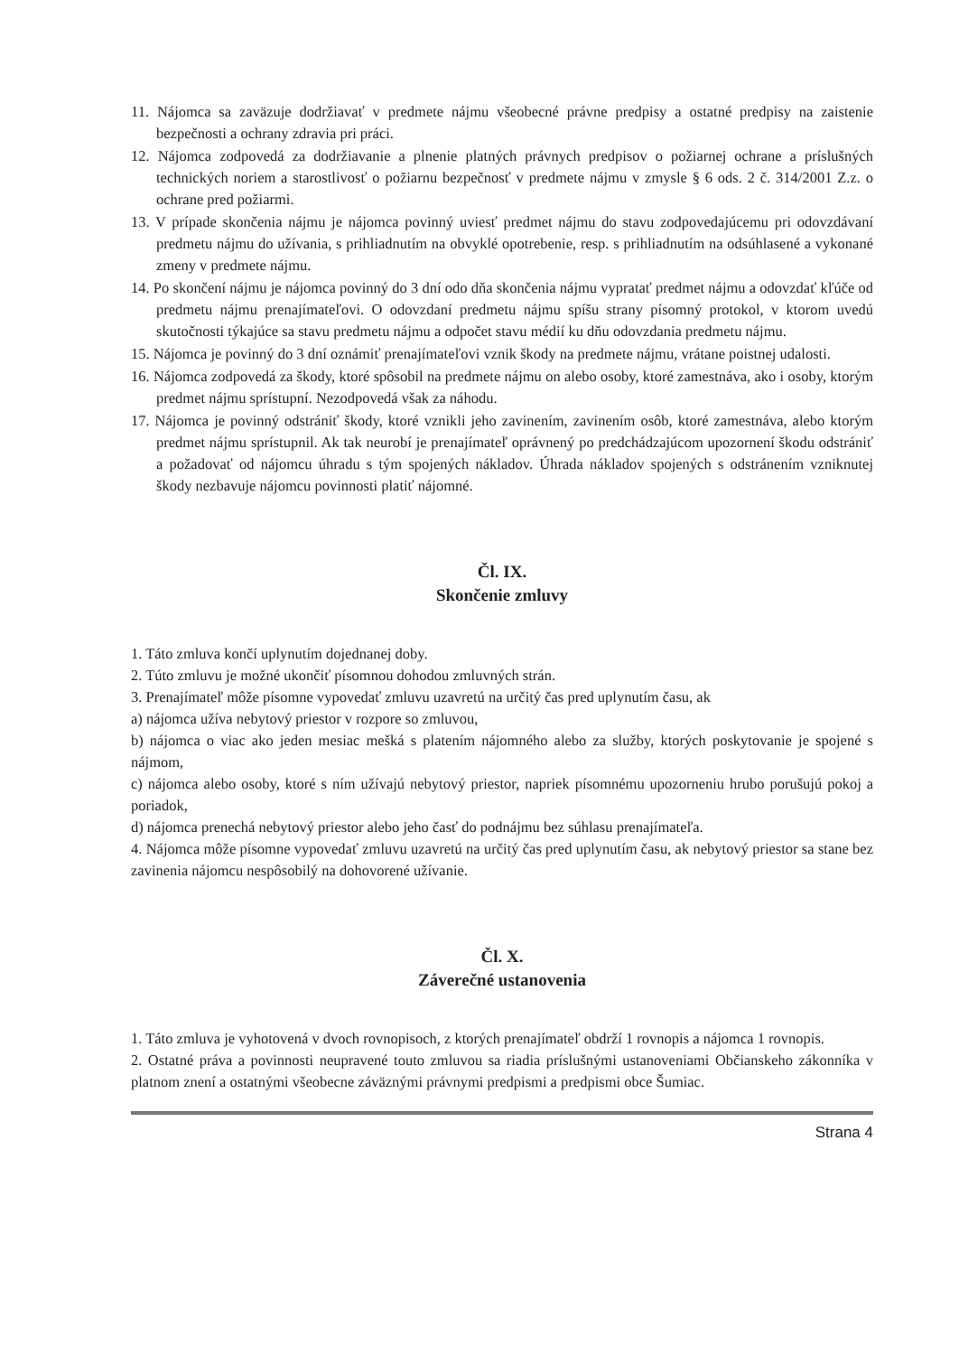11. Nájomca sa zaväzuje dodržiavať v predmete nájmu všeobecné právne predpisy a ostatné predpisy na zaistenie bezpečnosti a ochrany zdravia pri práci.
12. Nájomca zodpovedá za dodržiavanie a plnenie platných právnych predpisov o požiarnej ochrane a príslušných technických noriem a starostlivosť o požiarnu bezpečnosť v predmete nájmu v zmysle § 6 ods. 2 č. 314/2001 Z.z. o ochrane pred požiarmi.
13. V prípade skončenia nájmu je nájomca povinný uviesť predmet nájmu do stavu zodpovedajúcemu pri odovzdávaní predmetu nájmu do užívania, s prihliadnutím na obvyklé opotrebenie, resp. s prihliadnutím na odsúhlasené a vykonané zmeny v predmete nájmu.
14. Po skončení nájmu je nájomca povinný do 3 dní odo dňa skončenia nájmu vypratať predmet nájmu a odovzdať kľúče od predmetu nájmu prenajímateľovi. O odovzdaní predmetu nájmu spíšu strany písomný protokol, v ktorom uvedú skutočnosti týkajúce sa stavu predmetu nájmu a odpočet stavu médií ku dňu odovzdania predmetu nájmu.
15. Nájomca je povinný do 3 dní oznámiť prenajímateľovi vznik škody na predmete nájmu, vrátane poistnej udalosti.
16. Nájomca zodpovedá za škody, ktoré spôsobil na predmete nájmu on alebo osoby, ktoré zamestnáva, ako i osoby, ktorým predmet nájmu sprístupní. Nezodpovedá však za náhodu.
17. Nájomca je povinný odstrániť škody, ktoré vznikli jeho zavinením, zavinením osôb, ktoré zamestnáva, alebo ktorým predmet nájmu sprístupnil. Ak tak neurobí je prenajímateľ oprávnený po predchádzajúcom upozornení škodu odstrániť a požadovať od nájomcu úhradu s tým spojených nákladov. Úhrada nákladov spojených s odstránením vzniknutej škody nezbavuje nájomcu povinnosti platiť nájomné.
Čl. IX.
Skončenie zmluvy
1. Táto zmluva končí uplynutím dojednanej doby.
2. Túto zmluvu je možné ukončiť písomnou dohodou zmluvných strán.
3. Prenajímateľ môže písomne vypovedať zmluvu uzavretú na určitý čas pred uplynutím času, ak
a) nájomca užíva nebytový priestor v rozpore so zmluvou,
b) nájomca o viac ako jeden mesiac mešká s platením nájomného alebo za služby, ktorých poskytovanie je spojené s nájmom,
c) nájomca alebo osoby, ktoré s ním užívajú nebytový priestor, napriek písomnému upozorneniu hrubo porušujú pokoj a poriadok,
d) nájomca prenechá nebytový priestor alebo jeho časť do podnájmu bez súhlasu prenajímateľa.
4. Nájomca môže písomne vypovedať zmluvu uzavretú na určitý čas pred uplynutím času, ak nebytový priestor sa stane bez zavinenia nájomcu nespôsobilý na dohovorené užívanie.
Čl. X.
Záverečné ustanovenia
1. Táto zmluva je vyhotovená v dvoch rovnopisoch, z ktorých prenajímateľ obdrží 1 rovnopis a nájomca 1 rovnopis.
2. Ostatné práva a povinnosti neupravené touto zmluvou sa riadia príslušnými ustanoveniami Občianskeho zákonníka v platnom znení a ostatnými všeobecne záväznými právnymi predpismi a predpismi obce Šumiac.
Strana 4